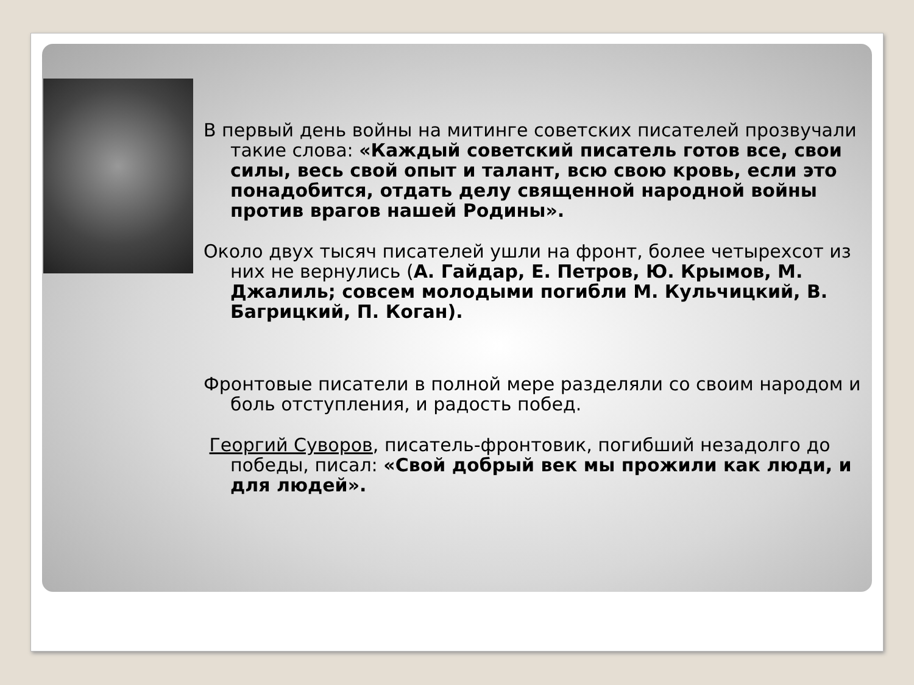В первый день войны на митинге советских писателей прозвучали такие слова: «Каждый советский писатель готов все, свои силы, весь свой опыт и талант, всю свою кровь, если это понадобится, отдать делу священной народной войны против врагов нашей Родины».
Около двух тысяч писателей ушли на фронт, более четырехсот из них не вернулись (А. Гайдар, Е. Петров, Ю. Крымов, М. Джалиль; совсем молодыми погибли М. Кульчицкий, В. Багрицкий, П. Коган).
Фронтовые писатели в полной мере разделяли со своим народом и боль отступления, и радость побед.
Георгий Суворов, писатель-фронтовик, погибший незадолго до победы, писал: «Свой добрый век мы прожили как люди, и для людей».